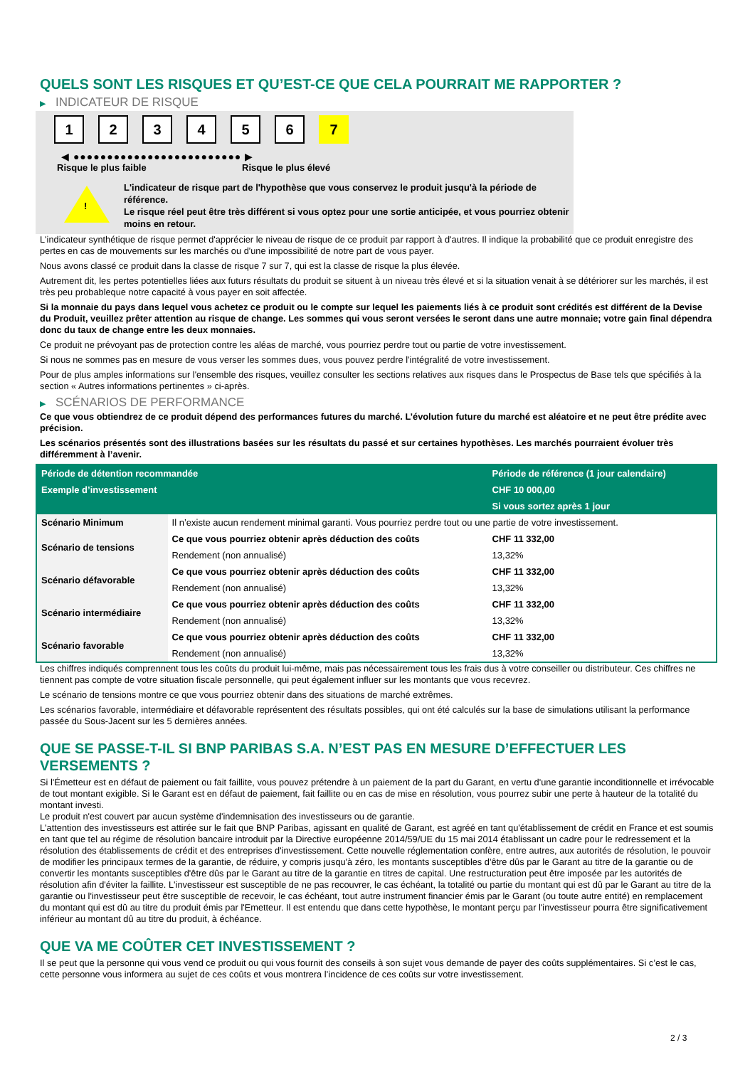QUELS SONT LES RISQUES ET QU’EST-CE QUE CELA POURRAIT ME RAPPORTER ?
▶ INDICATEUR DE RISQUE
1 2 3 4 5 6 7
◀ ●●●●●●●●●●●●●●●●●●●●●●●●● ▶
Risque le plus faible Risque le plus élevé
!
L'indicateur de risque part de l'hypothèse que vous conservez le produit jusqu'à la période de référence.
Le risque réel peut être très différent si vous optez pour une sortie anticipée, et vous pourriez obtenir moins en retour.
L'indicateur synthétique de risque permet d'apprécier le niveau de risque de ce produit par rapport à d'autres. Il indique la probabilité que ce produit enregistre des pertes en cas de mouvements sur les marchés ou d'une impossibilité de notre part de vous payer.
Nous avons classé ce produit dans la classe de risque 7 sur 7, qui est la classe de risque la plus élevée.
Autrement dit, les pertes potentielles liées aux futurs résultats du produit se situent à un niveau très élevé et si la situation venait à se détériorer sur les marchés, il est très peu probableque notre capacité à vous payer en soit affectée.
Si la monnaie du pays dans lequel vous achetez ce produit ou le compte sur lequel les paiements liés à ce produit sont crédités est différent de la Devise du Produit, veuillez prêter attention au risque de change. Les sommes qui vous seront versées le seront dans une autre monnaie; votre gain final dépendra donc du taux de change entre les deux monnaies.
Ce produit ne prévoyant pas de protection contre les aléas de marché, vous pourriez perdre tout ou partie de votre investissement.
Si nous ne sommes pas en mesure de vous verser les sommes dues, vous pouvez perdre l'intégralité de votre investissement.
Pour de plus amples informations sur l'ensemble des risques, veuillez consulter les sections relatives aux risques dans le Prospectus de Base tels que spécifiés à la section « Autres informations pertinentes » ci-après.
▶ SCÉNARIOS DE PERFORMANCE
Ce que vous obtiendrez de ce produit dépend des performances futures du marché. L’évolution future du marché est aléatoire et ne peut être prédite avec précision.
Les scénarios présentés sont des illustrations basées sur les résultats du passé et sur certaines hypothèses. Les marchés pourraient évoluer très différemment à l’avenir.
| Période de détention recommandée | | Période de référence (1 jour calendaire) |
| --- | --- | --- |
| Exemple d’investissement | | CHF 10 000,00 |
| | | Si vous sortez après 1 jour |
| Scénario Minimum | Il n’existe aucun rendement minimal garanti. Vous pourriez perdre tout ou une partie de votre investissement. | |
| Scénario de tensions | Ce que vous pourriez obtenir après déduction des coûts | CHF 11 332,00 |
| | Rendement (non annualisé) | 13,32% |
| Scénario défavorable | Ce que vous pourriez obtenir après déduction des coûts | CHF 11 332,00 |
| | Rendement (non annualisé) | 13,32% |
| Scénario intermédiaire | Ce que vous pourriez obtenir après déduction des coûts | CHF 11 332,00 |
| | Rendement (non annualisé) | 13,32% |
| Scénario favorable | Ce que vous pourriez obtenir après déduction des coûts | CHF 11 332,00 |
| | Rendement (non annualisé) | 13,32% |
Les chiffres indiqués comprennent tous les coûts du produit lui-même, mais pas nécessairement tous les frais dus à votre conseiller ou distributeur. Ces chiffres ne tiennent pas compte de votre situation fiscale personnelle, qui peut également influer sur les montants que vous recevrez.
Le scénario de tensions montre ce que vous pourriez obtenir dans des situations de marché extrêmes.
Les scénarios favorable, intermédiaire et défavorable représentent des résultats possibles, qui ont été calculés sur la base de simulations utilisant la performance passée du Sous-Jacent sur les 5 dernières années.
QUE SE PASSE-T-IL SI BNP PARIBAS S.A. N’EST PAS EN MESURE D’EFFECTUER LES VERSEMENTS ?
Si l'Émetteur est en défaut de paiement ou fait faillite, vous pouvez prétendre à un paiement de la part du Garant, en vertu d'une garantie inconditionnelle et irrévocable de tout montant exigible. Si le Garant est en défaut de paiement, fait faillite ou en cas de mise en résolution, vous pourrez subir une perte à hauteur de la totalité du montant investi.
Le produit n'est couvert par aucun système d'indemnisation des investisseurs ou de garantie.
L'attention des investisseurs est attirée sur le fait que BNP Paribas, agissant en qualité de Garant, est agréé en tant qu'établissement de crédit en France et est soumis en tant que tel au régime de résolution bancaire introduit par la Directive européenne 2014/59/UE du 15 mai 2014 établissant un cadre pour le redressement et la résolution des établissements de crédit et des entreprises d'investissement. Cette nouvelle réglementation confère, entre autres, aux autorités de résolution, le pouvoir de modifier les principaux termes de la garantie, de réduire, y compris jusqu'à zéro, les montants susceptibles d'être dûs par le Garant au titre de la garantie ou de convertir les montants susceptibles d'être dûs par le Garant au titre de la garantie en titres de capital. Une restructuration peut être imposée par les autorités de résolution afin d'éviter la faillite. L'investisseur est susceptible de ne pas recouvrer, le cas échéant, la totalité ou partie du montant qui est dû par le Garant au titre de la garantie ou l'investisseur peut être susceptible de recevoir, le cas échéant, tout autre instrument financier émis par le Garant (ou toute autre entité) en remplacement du montant qui est dû au titre du produit émis par l'Emetteur. Il est entendu que dans cette hypothèse, le montant perçu par l'investisseur pourra être significativement inférieur au montant dû au titre du produit, à échéance.
QUE VA ME COÛTER CET INVESTISSEMENT ?
Il se peut que la personne qui vous vend ce produit ou qui vous fournit des conseils à son sujet vous demande de payer des coûts supplémentaires. Si c’est le cas, cette personne vous informera au sujet de ces coûts et vous montrera l’incidence de ces coûts sur votre investissement.
2 / 3